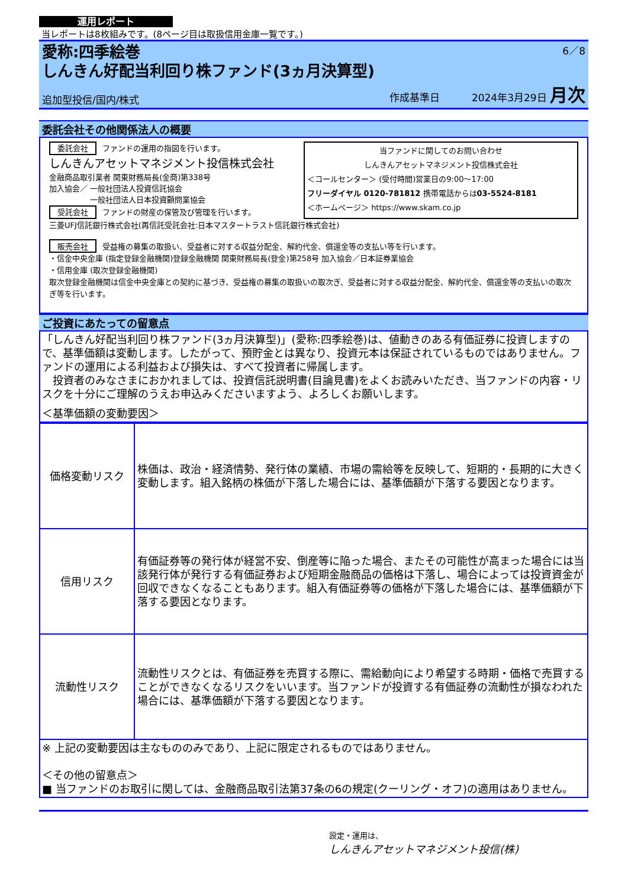運用レポート
当レポートは8枚組みです。(8ページ目は取扱信用金庫一覧です。)
愛称:四季絵巻
6／8
しんきん好配当利回り株ファンド(3ヵ月決算型)
追加型投信/国内/株式 作成基準日 2024年3月29日 月次
委託会社その他関係法人の概要
委託会社 ファンドの運用の指図を行います。
しんきんアセットマネジメント投信株式会社
金融商品取引業者 関東財務局長(金商)第338号
加入協会／ 一般社団法人投資信託協会
　　　　　 一般社団法人日本投資顧問業協会
受託会社 ファンドの財産の保管及び管理を行います。
当ファンドに関してのお問い合わせ
しんきんアセットマネジメント投信株式会社
＜コールセンター＞ (受付時間)営業日の9:00～17:00
フリーダイヤル 0120-781812 携帯電話からは03-5524-8181
＜ホームページ＞ https://www.skam.co.jp
三菱UFJ信託銀行株式会社(再信託受託会社:日本マスタートラスト信託銀行株式会社)
販売会社 受益権の募集の取扱い、受益者に対する収益分配金、解約代金、償還金等の支払い等を行います。
・信金中央金庫 (指定登録金融機関)登録金融機関 関東財務局長(登金)第258号 加入協会／日本証券業協会
・信用金庫 (取次登録金融機関)
取次登録金融機関は信金中央金庫との契約に基づき、受益権の募集の取扱いの取次ぎ、受益者に対する収益分配金、解約代金、償還金等の支払いの取次ぎ等を行います。
ご投資にあたっての留意点
「しんきん好配当利回り株ファンド(3ヵ月決算型)」(愛称:四季絵巻)は、値動きのある有価証券に投資しますので、基準価額は変動します。したがって、預貯金とは異なり、投資元本は保証されているものではありません。ファンドの運用による利益および損失は、すべて投資者に帰属します。
　投資者のみなさまにおかれましては、投資信託説明書(目論見書)をよくお読みいただき、当ファンドの内容・リスクを十分にご理解のうえお申込みくださいますよう、よろしくお願いします。
＜基準価額の変動要因＞
| 価格変動リスク | 株価は、政治・経済情勢、発行体の業績、市場の需給等を反映して、短期的・長期的に大きく変動します。組入銘柄の株価が下落した場合には、基準価額が下落する要因となります。 |
| 信用リスク | 有価証券等の発行体が経営不安、倒産等に陥った場合、またその可能性が高まった場合には当該発行体が発行する有価証券および短期金融商品の価格は下落し、場合によっては投資資金が回収できなくなることもあります。組入有価証券等の価格が下落した場合には、基準価額が下落する要因となります。 |
| 流動性リスク | 流動性リスクとは、有価証券を売買する際に、需給動向により希望する時期・価格で売買することができなくなるリスクをいいます。当ファンドが投資する有価証券の流動性が損なわれた場合には、基準価額が下落する要因となります。 |
※ 上記の変動要因は主なもののみであり、上記に限定されるものではありません。
＜その他の留意点＞
■ 当ファンドのお取引に関しては、金融商品取引法第37条の6の規定(クーリング・オフ)の適用はありません。
設定・運用は、
しんきんアセットマネジメント投信(株)